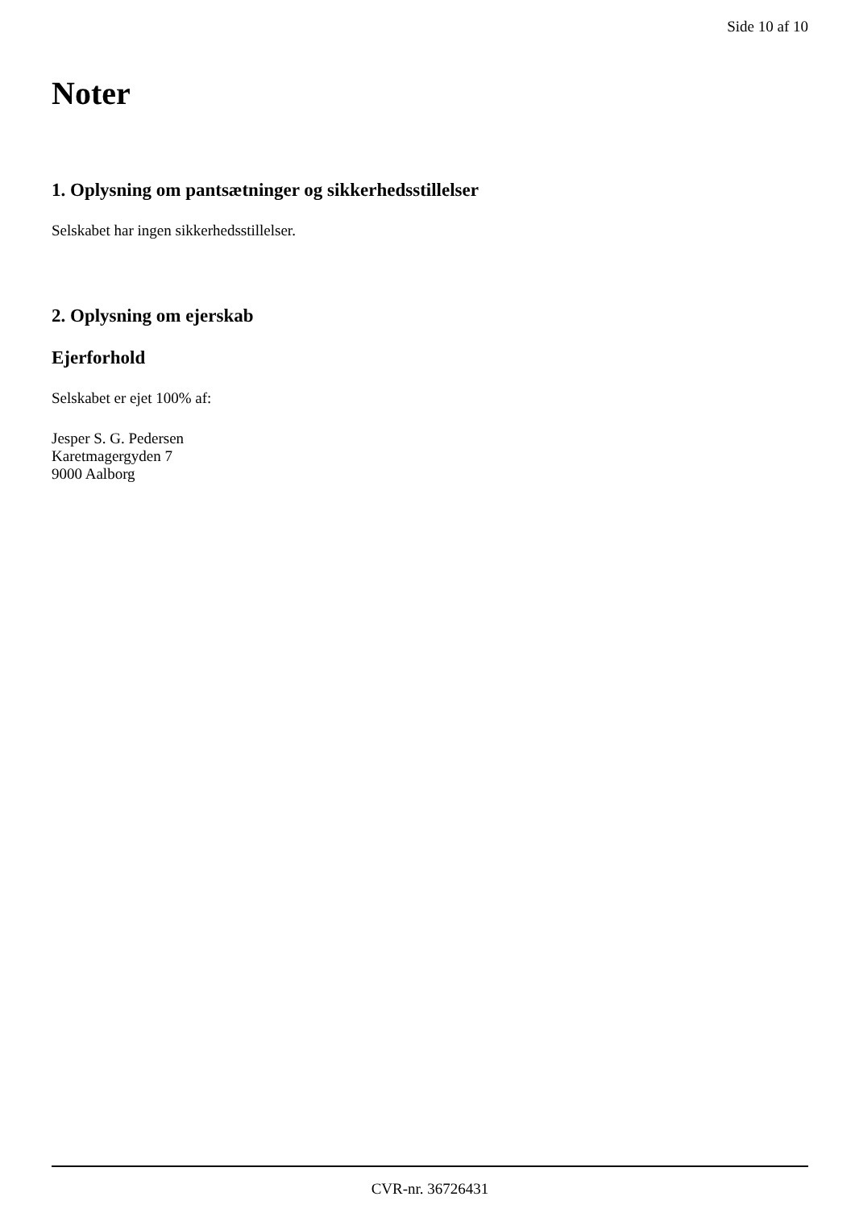Side 10 af 10
Noter
1. Oplysning om pantsætninger og sikkerhedsstillelser
Selskabet har ingen sikkerhedsstillelser.
2. Oplysning om ejerskab
Ejerforhold
Selskabet er ejet 100% af:
Jesper S. G. Pedersen
Karetmagergyden 7
9000 Aalborg
CVR-nr. 36726431